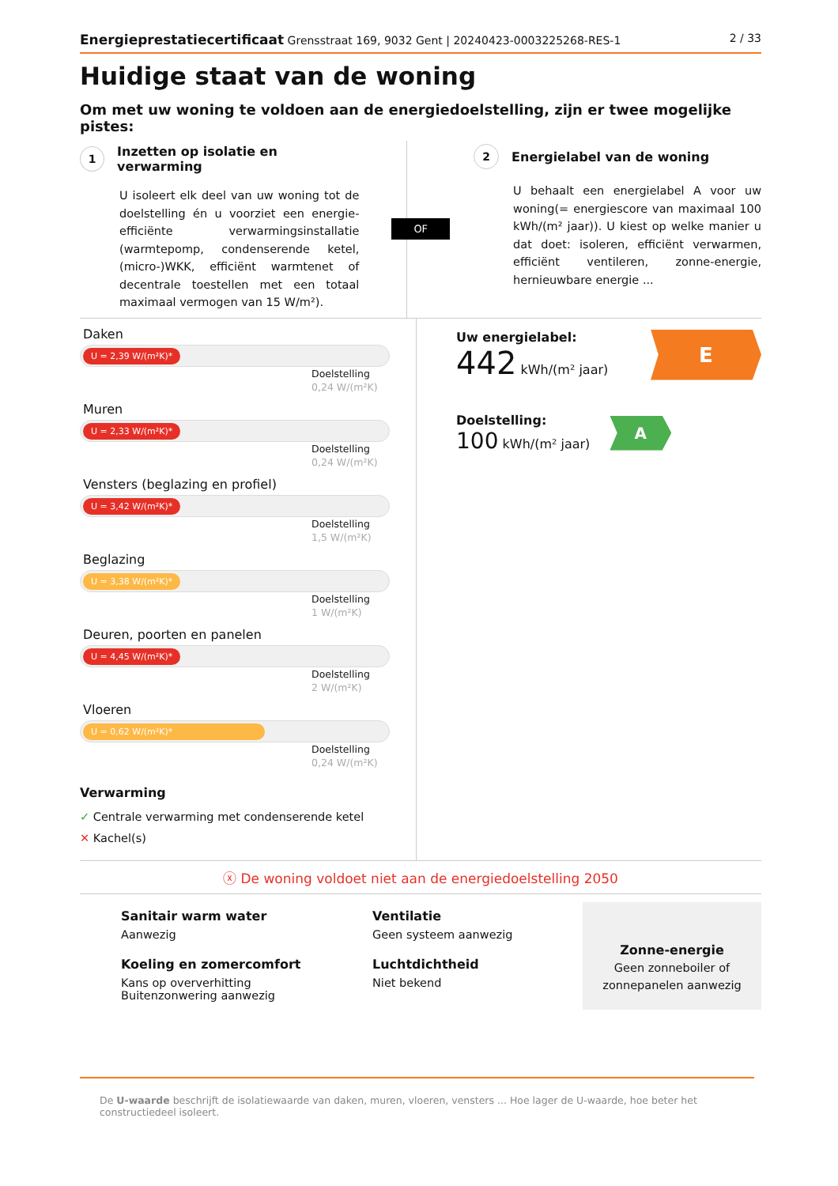Energieprestatiecertificaat Grensstraat 169, 9032 Gent | 20240423-0003225268-RES-1 2 / 33
Huidige staat van de woning
Om met uw woning te voldoen aan de energiedoelstelling, zijn er twee mogelijke pistes:
1 Inzetten op isolatie en verwarming
U isoleert elk deel van uw woning tot de doelstelling én u voorziet een energie-efficiënte verwarmingsinstallatie (warmtepomp, condenserende ketel, (micro-)WKK, efficiënt warmtenet of decentrale toestellen met een totaal maximaal vermogen van 15 W/m²).
OF
2 Energielabel van de woning
U behaalt een energielabel A voor uw woning(= energiescore van maximaal 100 kWh/(m² jaar)). U kiest op welke manier u dat doet: isoleren, efficiënt verwarmen, efficiënt ventileren, zonne-energie, hernieuwbare energie ...
Daken
U = 2,39 W/(m²K)*
Doelstelling
0,24 W/(m²K)
Muren
U = 2,33 W/(m²K)*
Doelstelling
0,24 W/(m²K)
Vensters (beglazing en profiel)
U = 3,42 W/(m²K)*
Doelstelling
1,5 W/(m²K)
Beglazing
U = 3,38 W/(m²K)*
Doelstelling
1 W/(m²K)
Deuren, poorten en panelen
U = 4,45 W/(m²K)*
Doelstelling
2 W/(m²K)
Vloeren
U = 0,62 W/(m²K)*
Doelstelling
0,24 W/(m²K)
Verwarming
✓ Centrale verwarming met condenserende ketel
✕ Kachel(s)
Uw energielabel:
442 kWh/(m² jaar)
E
Doelstelling:
100 kWh/(m² jaar)
A
ⓧ De woning voldoet niet aan de energiedoelstelling 2050
Sanitair warm water
Aanwezig
Koeling en zomercomfort
Kans op oververhitting
Buitenzonwering aanwezig
Ventilatie
Geen systeem aanwezig
Luchtdichtheid
Niet bekend
Zonne-energie
Geen zonneboiler of zonnepanelen aanwezig
De U-waarde beschrijft de isolatiewaarde van daken, muren, vloeren, vensters ... Hoe lager de U-waarde, hoe beter het constructiedeel isoleert.